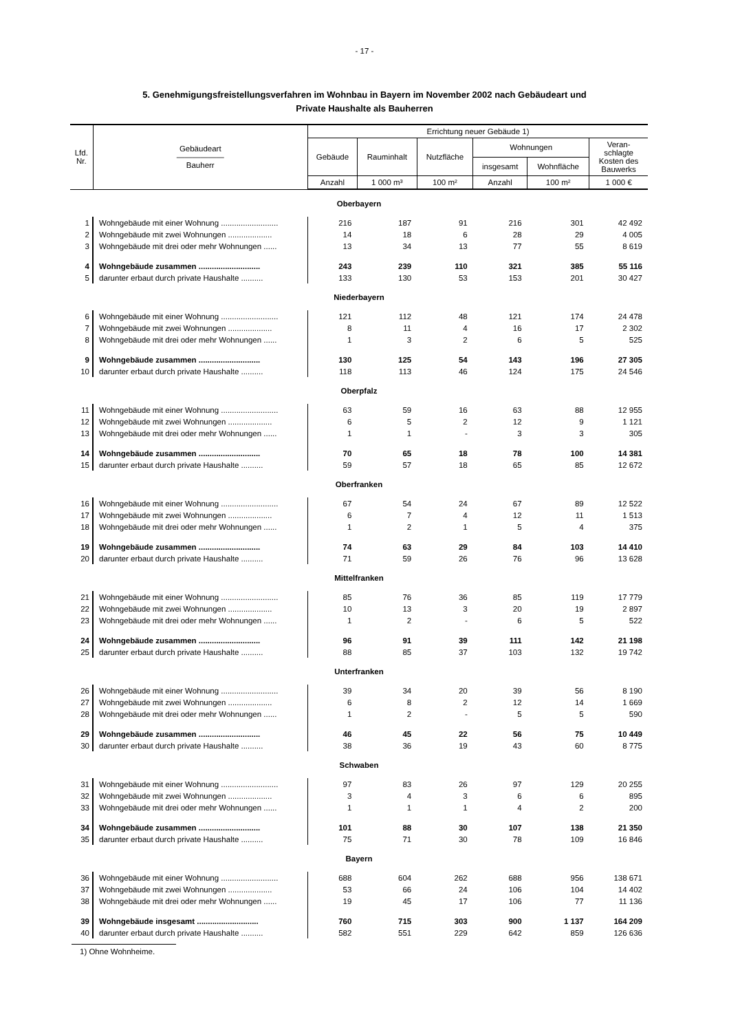- 17 -
5. Genehmigungsfreistellungsverfahren im Wohnbau in Bayern im November 2002 nach Gebäudeart und
Private Haushalte als Bauherren
| Lfd. Nr. | Gebäudeart ―――――― Bauherr | Errichtung neuer Gebäude 1) | | | | | |
| --- | --- | --- | --- | --- | --- | --- | --- |
| | | Gebäude | Rauminhalt | Nutzfläche | Wohnungen | | Veran- schlagte Kosten des Bauwerks |
| | | | | | insgesamt | Wohnfläche | |
| | | Anzahl | 1 000 m³ | 100 m² | Anzahl | 100 m² | 1 000 € |
| Oberbayern | | | | | | | |
| 1 | Wohngebäude mit einer Wohnung .......................... | 216 | 187 | 91 | 216 | 301 | 42 492 |
| 2 | Wohngebäude mit zwei Wohnungen .................... | 14 | 18 | 6 | 28 | 29 | 4 005 |
| 3 | Wohngebäude mit drei oder mehr Wohnungen ...... | 13 | 34 | 13 | 77 | 55 | 8 619 |
| 4 | Wohngebäude zusammen ............................ | 243 | 239 | 110 | 321 | 385 | 55 116 |
| 5 | darunter erbaut durch private Haushalte .......... | 133 | 130 | 53 | 153 | 201 | 30 427 |
| Niederbayern | | | | | | | |
| 6 | Wohngebäude mit einer Wohnung .......................... | 121 | 112 | 48 | 121 | 174 | 24 478 |
| 7 | Wohngebäude mit zwei Wohnungen .................... | 8 | 11 | 4 | 16 | 17 | 2 302 |
| 8 | Wohngebäude mit drei oder mehr Wohnungen ...... | 1 | 3 | 2 | 6 | 5 | 525 |
| 9 | Wohngebäude zusammen ............................ | 130 | 125 | 54 | 143 | 196 | 27 305 |
| 10 | darunter erbaut durch private Haushalte .......... | 118 | 113 | 46 | 124 | 175 | 24 546 |
| Oberpfalz | | | | | | | |
| 11 | Wohngebäude mit einer Wohnung .......................... | 63 | 59 | 16 | 63 | 88 | 12 955 |
| 12 | Wohngebäude mit zwei Wohnungen .................... | 6 | 5 | 2 | 12 | 9 | 1 121 |
| 13 | Wohngebäude mit drei oder mehr Wohnungen ...... | 1 | 1 | - | 3 | 3 | 305 |
| 14 | Wohngebäude zusammen ............................ | 70 | 65 | 18 | 78 | 100 | 14 381 |
| 15 | darunter erbaut durch private Haushalte .......... | 59 | 57 | 18 | 65 | 85 | 12 672 |
| Oberfranken | | | | | | | |
| 16 | Wohngebäude mit einer Wohnung .......................... | 67 | 54 | 24 | 67 | 89 | 12 522 |
| 17 | Wohngebäude mit zwei Wohnungen .................... | 6 | 7 | 4 | 12 | 11 | 1 513 |
| 18 | Wohngebäude mit drei oder mehr Wohnungen ...... | 1 | 2 | 1 | 5 | 4 | 375 |
| 19 | Wohngebäude zusammen ............................ | 74 | 63 | 29 | 84 | 103 | 14 410 |
| 20 | darunter erbaut durch private Haushalte .......... | 71 | 59 | 26 | 76 | 96 | 13 628 |
| Mittelfranken | | | | | | | |
| 21 | Wohngebäude mit einer Wohnung .......................... | 85 | 76 | 36 | 85 | 119 | 17 779 |
| 22 | Wohngebäude mit zwei Wohnungen .................... | 10 | 13 | 3 | 20 | 19 | 2 897 |
| 23 | Wohngebäude mit drei oder mehr Wohnungen ...... | 1 | 2 | - | 6 | 5 | 522 |
| 24 | Wohngebäude zusammen ............................ | 96 | 91 | 39 | 111 | 142 | 21 198 |
| 25 | darunter erbaut durch private Haushalte .......... | 88 | 85 | 37 | 103 | 132 | 19 742 |
| Unterfranken | | | | | | | |
| 26 | Wohngebäude mit einer Wohnung .......................... | 39 | 34 | 20 | 39 | 56 | 8 190 |
| 27 | Wohngebäude mit zwei Wohnungen .................... | 6 | 8 | 2 | 12 | 14 | 1 669 |
| 28 | Wohngebäude mit drei oder mehr Wohnungen ...... | 1 | 2 | - | 5 | 5 | 590 |
| 29 | Wohngebäude zusammen ............................ | 46 | 45 | 22 | 56 | 75 | 10 449 |
| 30 | darunter erbaut durch private Haushalte .......... | 38 | 36 | 19 | 43 | 60 | 8 775 |
| Schwaben | | | | | | | |
| 31 | Wohngebäude mit einer Wohnung .......................... | 97 | 83 | 26 | 97 | 129 | 20 255 |
| 32 | Wohngebäude mit zwei Wohnungen .................... | 3 | 4 | 3 | 6 | 6 | 895 |
| 33 | Wohngebäude mit drei oder mehr Wohnungen ...... | 1 | 1 | 1 | 4 | 2 | 200 |
| 34 | Wohngebäude zusammen ............................ | 101 | 88 | 30 | 107 | 138 | 21 350 |
| 35 | darunter erbaut durch private Haushalte .......... | 75 | 71 | 30 | 78 | 109 | 16 846 |
| Bayern | | | | | | | |
| 36 | Wohngebäude mit einer Wohnung .......................... | 688 | 604 | 262 | 688 | 956 | 138 671 |
| 37 | Wohngebäude mit zwei Wohnungen .................... | 53 | 66 | 24 | 106 | 104 | 14 402 |
| 38 | Wohngebäude mit drei oder mehr Wohnungen ...... | 19 | 45 | 17 | 106 | 77 | 11 136 |
| 39 | Wohngebäude insgesamt ............................ | 760 | 715 | 303 | 900 | 1 137 | 164 209 |
| 40 | darunter erbaut durch private Haushalte .......... | 582 | 551 | 229 | 642 | 859 | 126 636 |
1) Ohne Wohnheime.